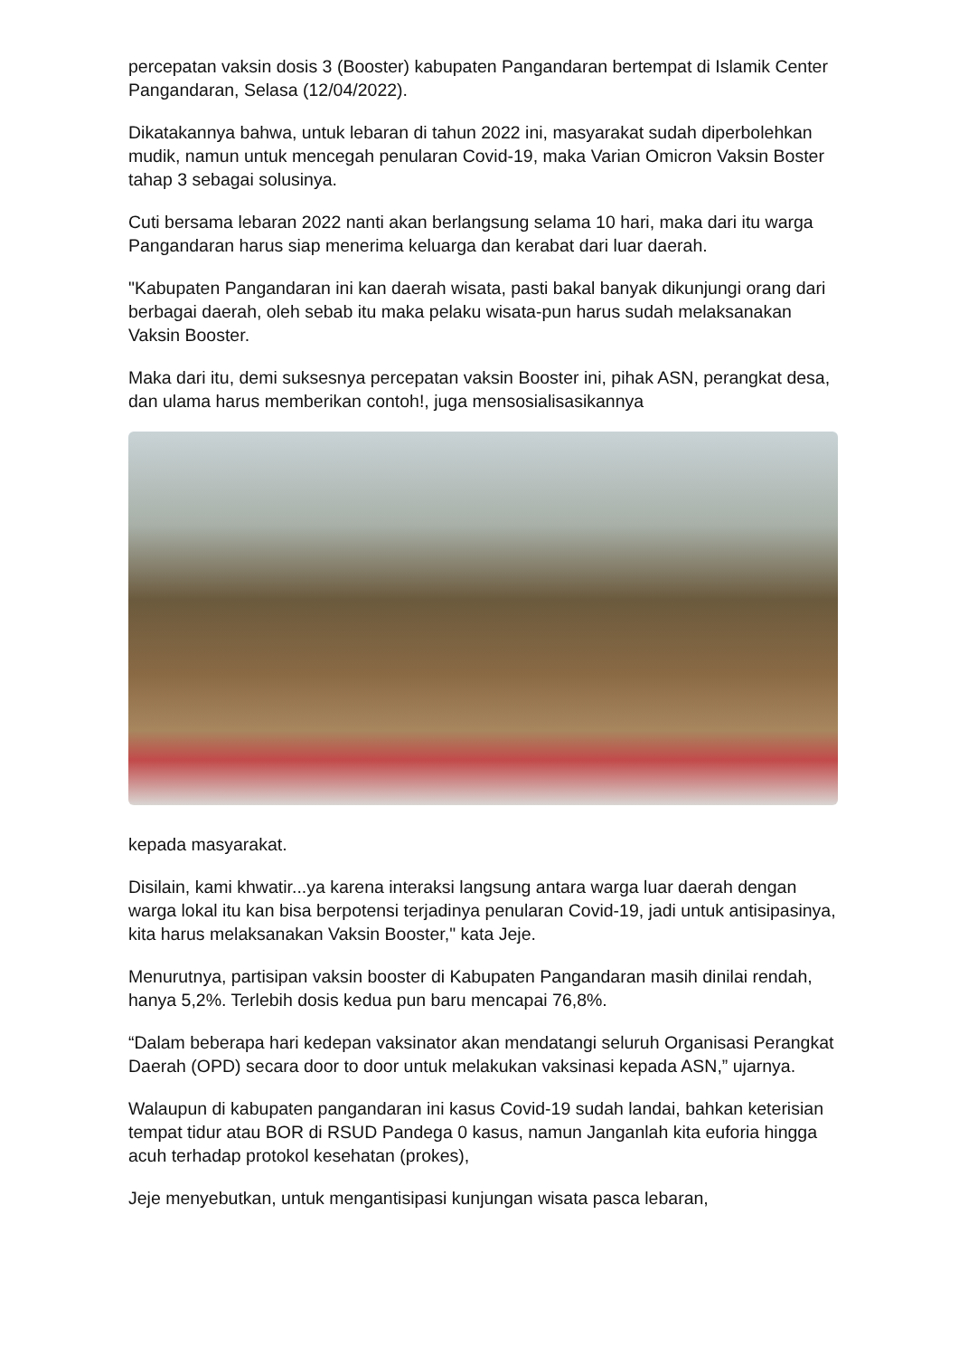percepatan vaksin dosis 3 (Booster) kabupaten Pangandaran bertempat di Islamik Center Pangandaran, Selasa (12/04/2022).
Dikatakannya bahwa, untuk lebaran di tahun 2022 ini, masyarakat sudah diperbolehkan mudik, namun untuk mencegah penularan Covid-19, maka Varian Omicron Vaksin Boster tahap 3 sebagai solusinya.
Cuti bersama lebaran 2022 nanti akan berlangsung selama 10 hari, maka dari itu warga Pangandaran harus siap menerima keluarga dan kerabat dari luar daerah.
"Kabupaten Pangandaran ini kan daerah wisata, pasti bakal banyak dikunjungi orang dari berbagai daerah, oleh sebab itu maka pelaku wisata-pun harus sudah melaksanakan Vaksin Booster.
Maka dari itu, demi suksesnya percepatan vaksin Booster ini, pihak ASN, perangkat desa, dan ulama harus memberikan contoh!, juga mensosialisasikannya
kepada masyarakat.
Disilain, kami khwatir...ya karena interaksi langsung antara warga luar daerah dengan warga lokal itu kan bisa berpotensi terjadinya penularan Covid-19, jadi untuk antisipasinya, kita harus melaksanakan Vaksin Booster," kata Jeje.
Menurutnya, partisipan vaksin booster di Kabupaten Pangandaran masih dinilai rendah, hanya 5,2%. Terlebih dosis kedua pun baru mencapai 76,8%.
“Dalam beberapa hari kedepan vaksinator akan mendatangi seluruh Organisasi Perangkat Daerah (OPD) secara door to door untuk melakukan vaksinasi kepada ASN,” ujarnya.
Walaupun di kabupaten pangandaran ini kasus Covid-19 sudah landai, bahkan keterisian tempat tidur atau BOR di RSUD Pandega 0 kasus, namun Janganlah kita euforia hingga acuh terhadap protokol kesehatan (prokes),
Jeje menyebutkan, untuk mengantisipasi kunjungan wisata pasca lebaran,